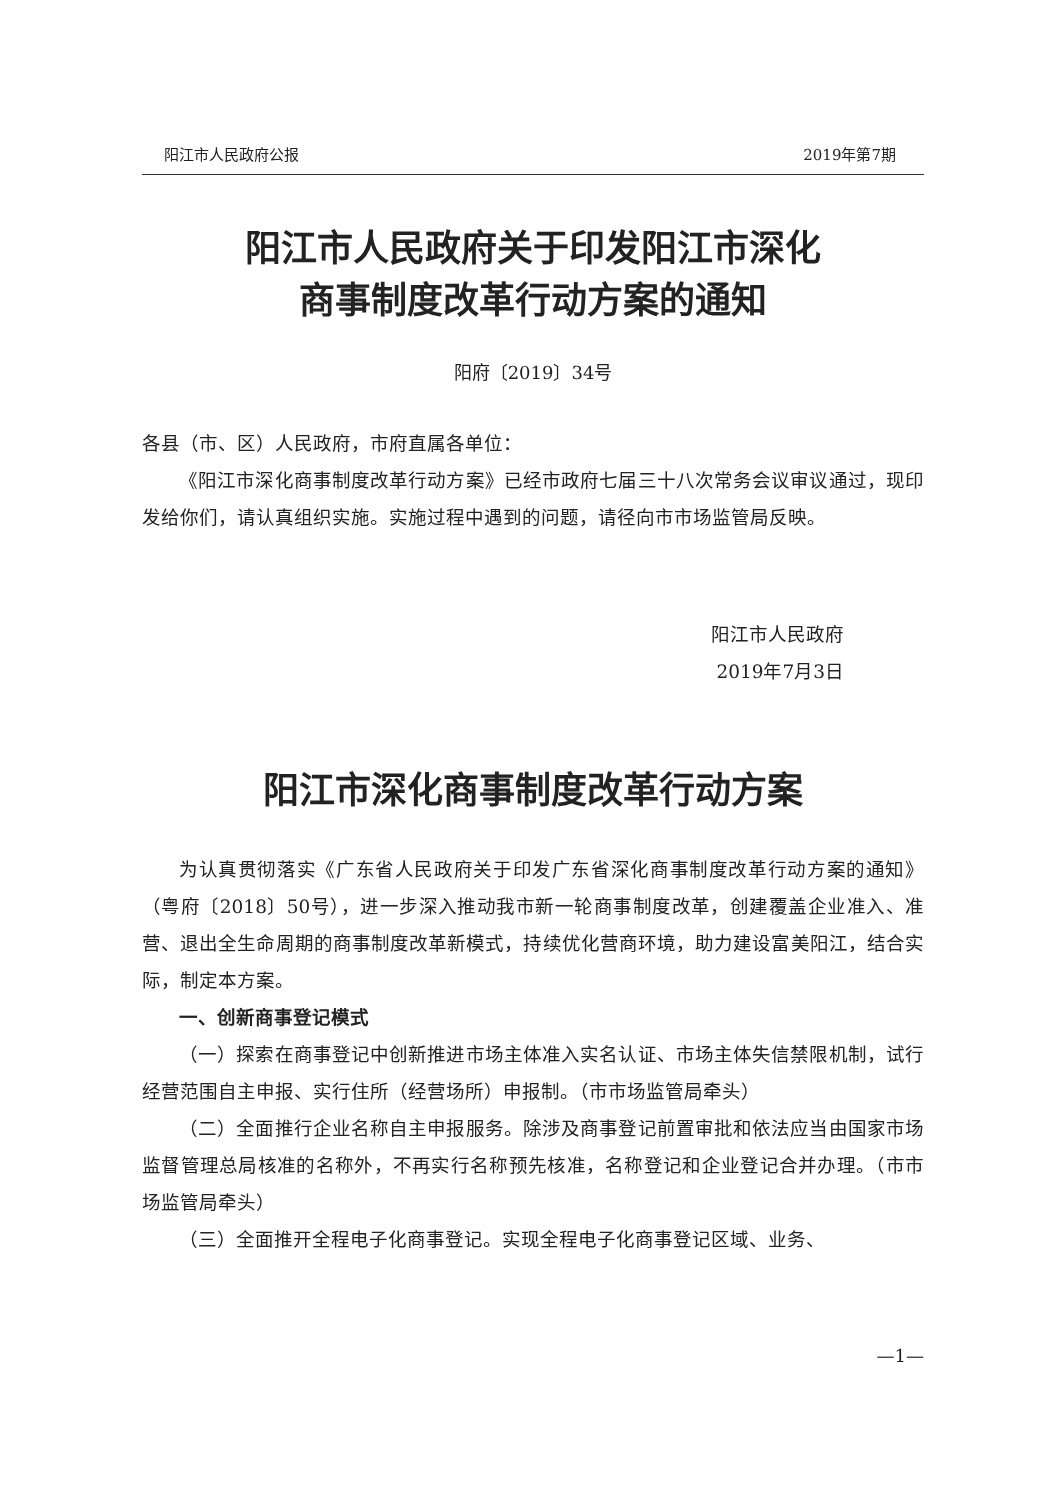阳江市人民政府公报 2019年第7期
阳江市人民政府关于印发阳江市深化
商事制度改革行动方案的通知
阳府〔2019〕34号
各县（市、区）人民政府，市府直属各单位：
《阳江市深化商事制度改革行动方案》已经市政府七届三十八次常务会议审议通过，现印发给你们，请认真组织实施。实施过程中遇到的问题，请径向市市场监管局反映。
阳江市人民政府
2019年7月3日
阳江市深化商事制度改革行动方案
为认真贯彻落实《广东省人民政府关于印发广东省深化商事制度改革行动方案的通知》（粤府〔2018〕50号），进一步深入推动我市新一轮商事制度改革，创建覆盖企业准入、准营、退出全生命周期的商事制度改革新模式，持续优化营商环境，助力建设富美阳江，结合实际，制定本方案。
一、创新商事登记模式
（一）探索在商事登记中创新推进市场主体准入实名认证、市场主体失信禁限机制，试行经营范围自主申报、实行住所（经营场所）申报制。（市市场监管局牵头）
（二）全面推行企业名称自主申报服务。除涉及商事登记前置审批和依法应当由国家市场监督管理总局核准的名称外，不再实行名称预先核准，名称登记和企业登记合并办理。（市市场监管局牵头）
（三）全面推开全程电子化商事登记。实现全程电子化商事登记区域、业务、
—1—